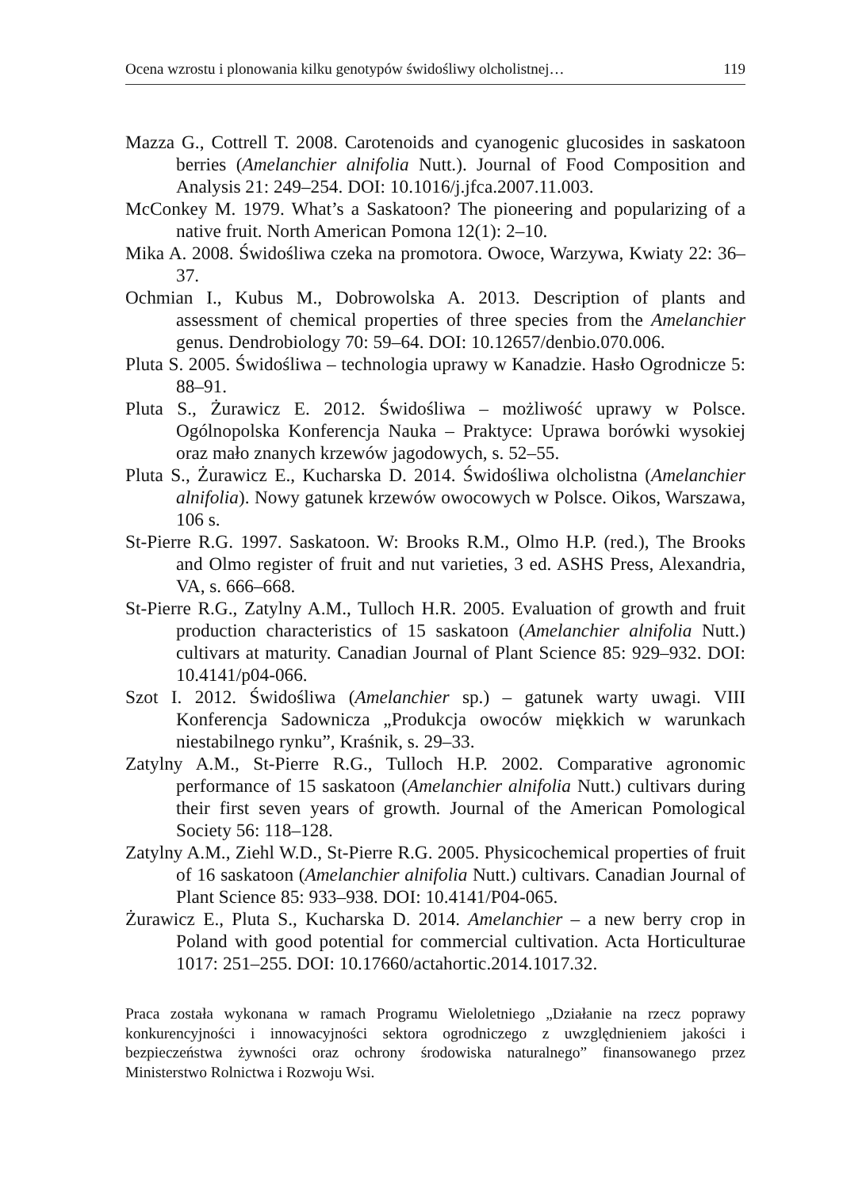Ocena wzrostu i plonowania kilku genotypów świdośliwy olcholistnej… 119
Mazza G., Cottrell T. 2008. Carotenoids and cyanogenic glucosides in saskatoon berries (Amelanchier alnifolia Nutt.). Journal of Food Composition and Analysis 21: 249–254. DOI: 10.1016/j.jfca.2007.11.003.
McConkey M. 1979. What’s a Saskatoon? The pioneering and popularizing of a native fruit. North American Pomona 12(1): 2–10.
Mika A. 2008. Świdośliwa czeka na promotora. Owoce, Warzywa, Kwiaty 22: 36–37.
Ochmian I., Kubus M., Dobrowolska A. 2013. Description of plants and assessment of chemical properties of three species from the Amelanchier genus. Dendrobiology 70: 59–64. DOI: 10.12657/denbio.070.006.
Pluta S. 2005. Świdośliwa – technologia uprawy w Kanadzie. Hasło Ogrodnicze 5: 88–91.
Pluta S., Żurawicz E. 2012. Świdośliwa – możliwość uprawy w Polsce. Ogólnopolska Konferencja Nauka – Praktyce: Uprawa borówki wysokiej oraz mało znanych krzewów jagodowych, s. 52–55.
Pluta S., Żurawicz E., Kucharska D. 2014. Świdośliwa olcholistna (Amelanchier alnifolia). Nowy gatunek krzewów owocowych w Polsce. Oikos, Warszawa, 106 s.
St-Pierre R.G. 1997. Saskatoon. W: Brooks R.M., Olmo H.P. (red.), The Brooks and Olmo register of fruit and nut varieties, 3 ed. ASHS Press, Alexandria, VA, s. 666–668.
St-Pierre R.G., Zatylny A.M., Tulloch H.R. 2005. Evaluation of growth and fruit production characteristics of 15 saskatoon (Amelanchier alnifolia Nutt.) cultivars at maturity. Canadian Journal of Plant Science 85: 929–932. DOI: 10.4141/p04-066.
Szot I. 2012. Świdośliwa (Amelanchier sp.) – gatunek warty uwagi. VIII Konferencja Sadownicza „Produkcja owoców miękkich w warunkach niestabilnego rynku”, Kraśnik, s. 29–33.
Zatylny A.M., St-Pierre R.G., Tulloch H.P. 2002. Comparative agronomic performance of 15 saskatoon (Amelanchier alnifolia Nutt.) cultivars during their first seven years of growth. Journal of the American Pomological Society 56: 118–128.
Zatylny A.M., Ziehl W.D., St-Pierre R.G. 2005. Physicochemical properties of fruit of 16 saskatoon (Amelanchier alnifolia Nutt.) cultivars. Canadian Journal of Plant Science 85: 933–938. DOI: 10.4141/P04-065.
Żurawicz E., Pluta S., Kucharska D. 2014. Amelanchier – a new berry crop in Poland with good potential for commercial cultivation. Acta Horticulturae 1017: 251–255. DOI: 10.17660/actahortic.2014.1017.32.
Praca została wykonana w ramach Programu Wieloletniego „Działanie na rzecz poprawy konkurencyjności i innowacyjności sektora ogrodniczego z uwzględnieniem jakości i bezpieczeństwa żywności oraz ochrony środowiska naturalnego” finansowanego przez Ministerstwo Rolnictwa i Rozwoju Wsi.